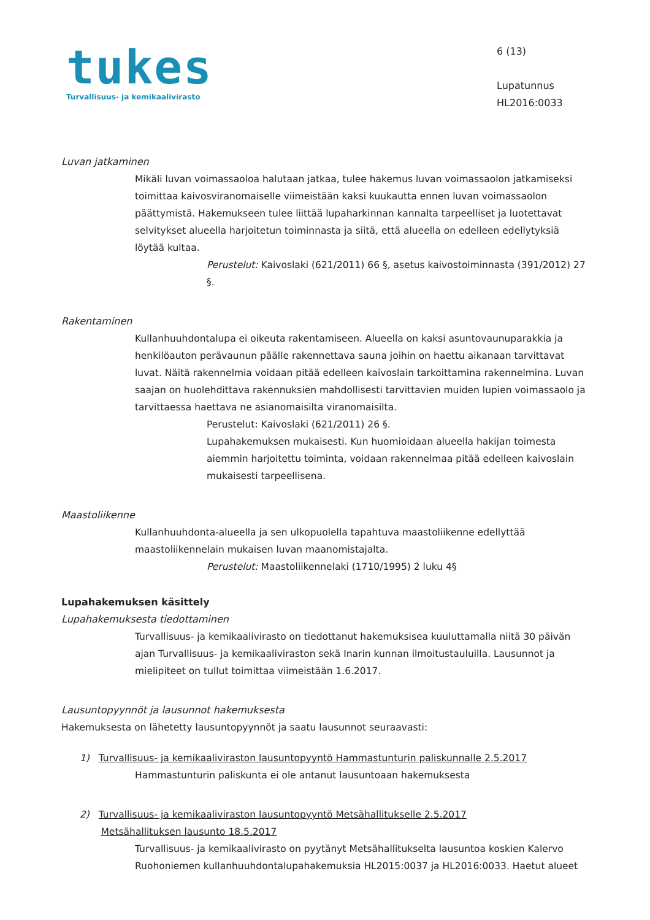tukes
Turvallisuus- ja kemikaalivirasto
6 (13)
Lupatunnus
HL2016:0033
Luvan jatkaminen
Mikäli luvan voimassaoloa halutaan jatkaa, tulee hakemus luvan voimassaolon jatkamiseksi toimittaa kaivosviranomaiselle viimeistään kaksi kuukautta ennen luvan voimassaolon päättymistä. Hakemukseen tulee liittää lupaharkinnan kannalta tarpeelliset ja luotettavat selvitykset alueella harjoitetun toiminnasta ja siitä, että alueella on edelleen edellytyksiä löytää kultaa.
Perustelut: Kaivoslaki (621/2011) 66 §, asetus kaivostoiminnasta (391/2012) 27 §.
Rakentaminen
Kullanhuuhdontalupa ei oikeuta rakentamiseen. Alueella on kaksi asuntovaunuparakkia ja henkilöauton perävaunun päälle rakennettava sauna joihin on haettu aikanaan tarvittavat luvat. Näitä rakennelmia voidaan pitää edelleen kaivoslain tarkoittamina rakennelmina. Luvan saajan on huolehdittava rakennuksien mahdollisesti tarvittavien muiden lupien voimassaolo ja tarvittaessa haettava ne asianomaisilta viranomaisilta.
Perustelut: Kaivoslaki (621/2011) 26 §.
Lupahakemuksen mukaisesti. Kun huomioidaan alueella hakijan toimesta aiemmin harjoitettu toiminta, voidaan rakennelmaa pitää edelleen kaivoslain mukaisesti tarpeellisena.
Maastoliikenne
Kullanhuuhdonta-alueella ja sen ulkopuolella tapahtuva maastoliikenne edellyttää maastoliikennelain mukaisen luvan maanomistajalta.
Perustelut: Maastoliikennelaki (1710/1995) 2 luku 4§
Lupahakemuksen käsittely
Lupahakemuksesta tiedottaminen
Turvallisuus- ja kemikaalivirasto on tiedottanut hakemuksisea kuuluttamalla niitä 30 päivän ajan Turvallisuus- ja kemikaaliviraston sekä Inarin kunnan ilmoitustauluilla. Lausunnot ja mielipiteet on tullut toimittaa viimeistään 1.6.2017.
Lausuntopyynnöt ja lausunnot hakemuksesta
Hakemuksesta on lähetetty lausuntopyynnöt ja saatu lausunnot seuraavasti:
1) Turvallisuus- ja kemikaaliviraston lausuntopyyntö Hammastunturin paliskunnalle 2.5.2017
Hammastunturin paliskunta ei ole antanut lausuntoaan hakemuksesta
2) Turvallisuus- ja kemikaaliviraston lausuntopyyntö Metsähallitukselle 2.5.2017
Metsähallituksen lausunto 18.5.2017
Turvallisuus- ja kemikaalivirasto on pyytänyt Metsähallitukselta lausuntoa koskien Kalervo Ruohoniemen kullanhuuhdontalupahakemuksia HL2015:0037 ja HL2016:0033. Haetut alueet